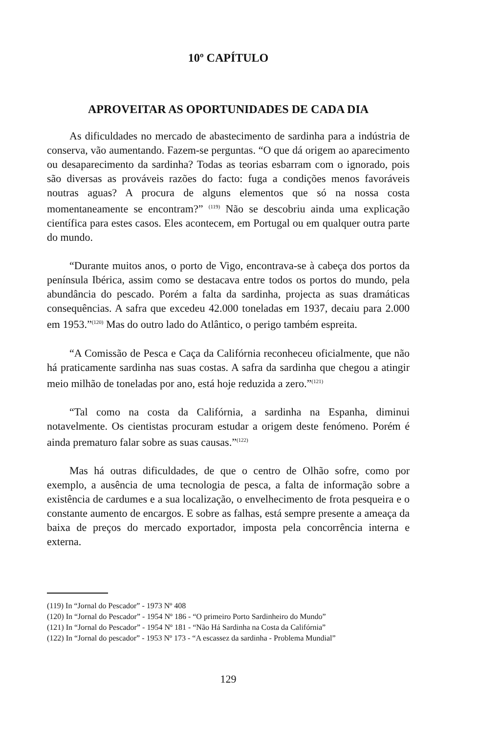10º CAPÍTULO
APROVEITAR AS OPORTUNIDADES DE CADA DIA
As dificuldades no mercado de abastecimento de sardinha para a indústria de conserva, vão aumentando. Fazem-se perguntas. “O que dá origem ao aparecimento ou desaparecimento da sardinha? Todas as teorias esbarram com o ignorado, pois são diversas as prováveis razões do facto: fuga a condições menos favoráveis noutras aguas? A procura de alguns elementos que só na nossa costa momentaneamente se encontram?” <sup>(119)</sup> Não se descobriu ainda uma explicação científica para estes casos. Eles acontecem, em Portugal ou em qualquer outra parte do mundo.
“Durante muitos anos, o porto de Vigo, encontrava-se à cabeça dos portos da península Ibérica, assim como se destacava entre todos os portos do mundo, pela abundância do pescado. Porém a falta da sardinha, projecta as suas dramáticas consequências. A safra que excedeu 42.000 toneladas em 1937, decaiu para 2.000 em 1953.”<sup>(120)</sup> Mas do outro lado do Atlântico, o perigo também espreita.
“A Comissão de Pesca e Caça da Califórnia reconheceu oficialmente, que não há praticamente sardinha nas suas costas. A safra da sardinha que chegou a atingir meio milhão de toneladas por ano, está hoje reduzida a zero.”<sup>(121)</sup>
“Tal como na costa da Califórnia, a sardinha na Espanha, diminui notavelmente. Os cientistas procuram estudar a origem deste fenómeno. Porém é ainda prematuro falar sobre as suas causas.”<sup>(122)</sup>
Mas há outras dificuldades, de que o centro de Olhão sofre, como por exemplo, a ausência de uma tecnologia de pesca, a falta de informação sobre a existência de cardumes e a sua localização, o envelhecimento de frota pesqueira e o constante aumento de encargos. E sobre as falhas, está sempre presente a ameaça da baixa de preços do mercado exportador, imposta pela concorrência interna e externa.
(119) In “Jornal do Pescador” - 1973 Nº 408
(120) In “Jornal do Pescador” - 1954 Nº 186 - “O primeiro Porto Sardinheiro do Mundo”
(121) In “Jornal do Pescador” - 1954 Nº 181 - “Não Há Sardinha na Costa da Califórnia”
(122) In “Jornal do pescador” - 1953 Nº 173 - “A escassez da sardinha - Problema Mundial”
129